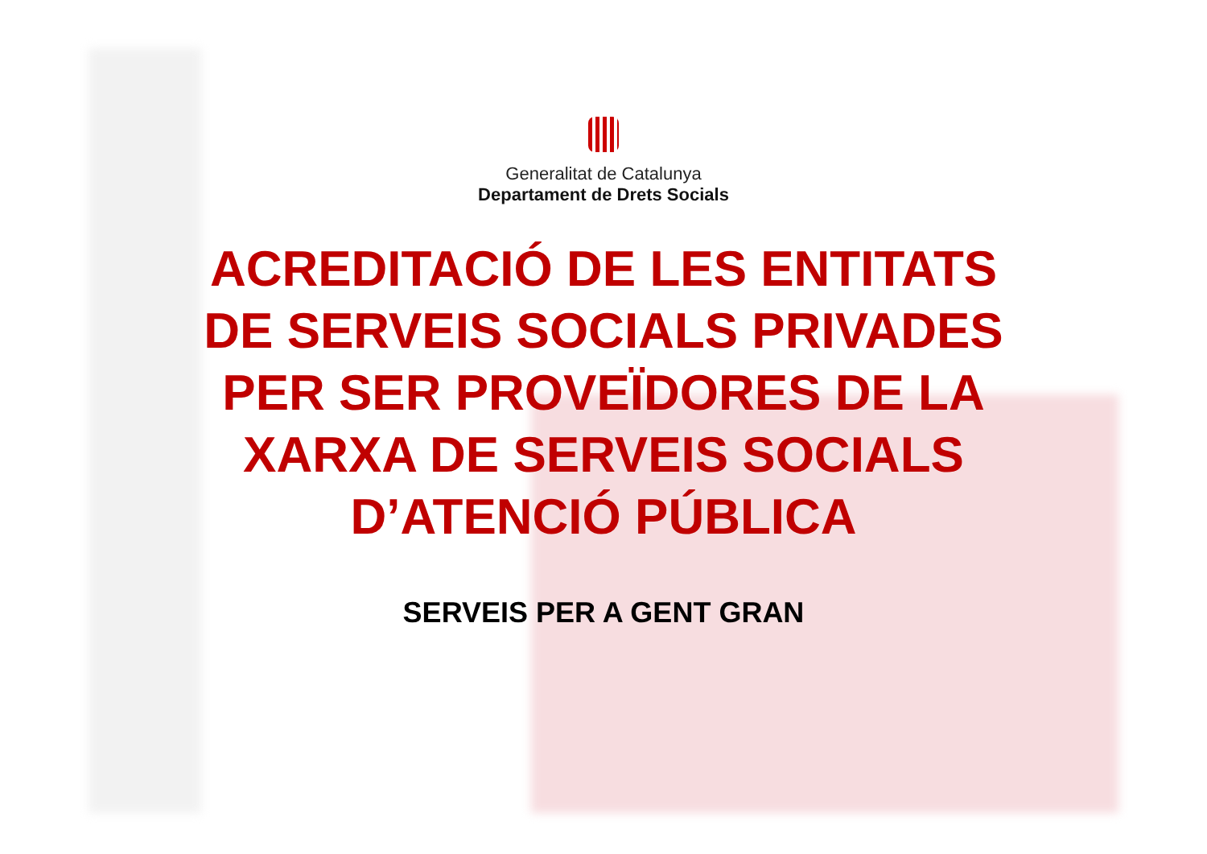Generalitat de Catalunya
Departament de Drets Socials
ACREDITACIÓ DE LES ENTITATS
DE SERVEIS SOCIALS PRIVADES
PER SER PROVEÏDORES DE LA
XARXA DE SERVEIS SOCIALS
D’ATENCIÓ PÚBLICA
SERVEIS PER A GENT GRAN